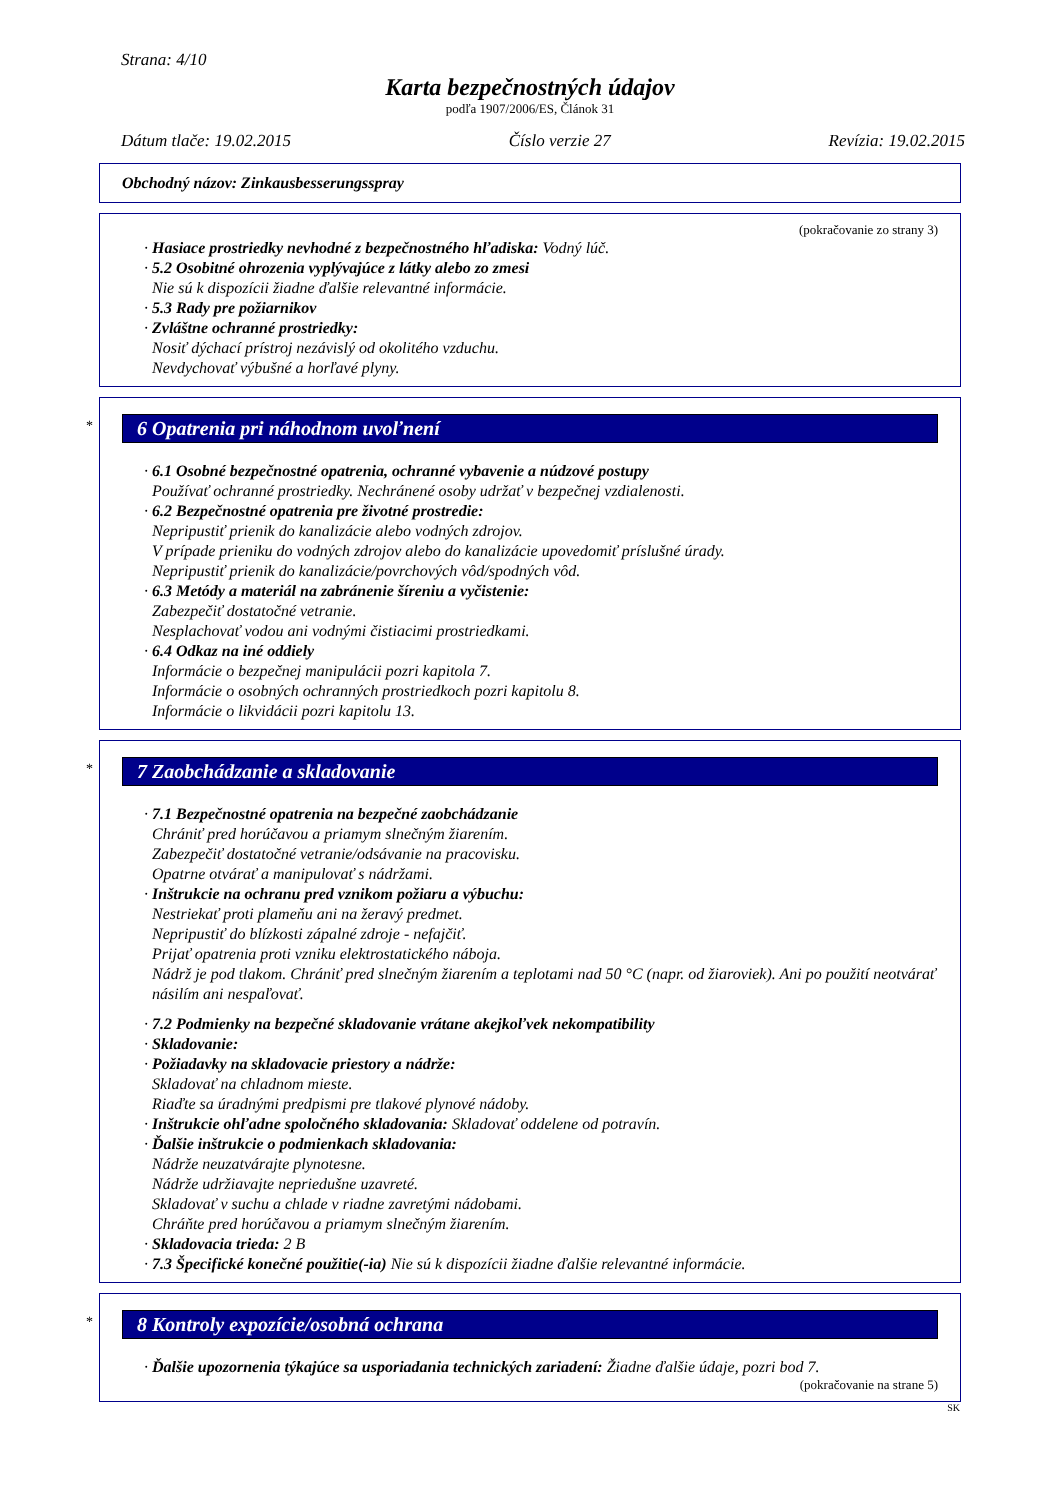Strana: 4/10
Karta bezpečnostných údajov
podľa 1907/2006/ES, Článok 31
Dátum tlače: 19.02.2015 Číslo verzie 27 Revízia: 19.02.2015
Obchodný názov: Zinkausbesserungsspray
(pokračovanie zo strany 3)
· Hasiace prostriedky nevhodné z bezpečnostného hľadiska: Vodný lúč.
· 5.2 Osobitné ohrozenia vyplývajúce z látky alebo zo zmesi
Nie sú k dispozícii žiadne ďalšie relevantné informácie.
· 5.3 Rady pre požiarnikov
· Zvláštne ochranné prostriedky:
Nosiť dýchací prístroj nezávislý od okolitého vzduchu.
Nevdychovať výbušné a horľavé plyny.
*
6 Opatrenia pri náhodnom uvoľnení
· 6.1 Osobné bezpečnostné opatrenia, ochranné vybavenie a núdzové postupy
Používať ochranné prostriedky. Nechránené osoby udržať v bezpečnej vzdialenosti.
· 6.2 Bezpečnostné opatrenia pre životné prostredie:
Nepripustiť prienik do kanalizácie alebo vodných zdrojov.
V prípade prieniku do vodných zdrojov alebo do kanalizácie upovedomiť príslušné úrady.
Nepripustiť prienik do kanalizácie/povrchových vôd/spodných vôd.
· 6.3 Metódy a materiál na zabránenie šíreniu a vyčistenie:
Zabezpečiť dostatočné vetranie.
Nesplachovať vodou ani vodnými čistiacimi prostriedkami.
· 6.4 Odkaz na iné oddiely
Informácie o bezpečnej manipulácii pozri kapitola 7.
Informácie o osobných ochranných prostriedkoch pozri kapitolu 8.
Informácie o likvidácii pozri kapitolu 13.
*
7 Zaobchádzanie a skladovanie
· 7.1 Bezpečnostné opatrenia na bezpečné zaobchádzanie
Chrániť pred horúčavou a priamym slnečným žiarením.
Zabezpečiť dostatočné vetranie/odsávanie na pracovisku.
Opatrne otvárať a manipulovať s nádržami.
· Inštrukcie na ochranu pred vznikom požiaru a výbuchu:
Nestriekať proti plameňu ani na žeravý predmet.
Nepripustiť do blízkosti zápalné zdroje - nefajčiť.
Prijať opatrenia proti vzniku elektrostatického náboja.
Nádrž je pod tlakom. Chrániť pred slnečným žiarením a teplotami nad 50 °C (napr. od žiaroviek). Ani po použití neotvárať násilím ani nespaľovať.
· 7.2 Podmienky na bezpečné skladovanie vrátane akejkoľvek nekompatibility
· Skladovanie:
· Požiadavky na skladovacie priestory a nádrže:
Skladovať na chladnom mieste.
Riaďte sa úradnými predpismi pre tlakové plynové nádoby.
· Inštrukcie ohľadne spoločného skladovania: Skladovať oddelene od potravín.
· Ďalšie inštrukcie o podmienkach skladovania:
Nádrže neuzatvárajte plynotesne.
Nádrže udržiavajte nepriedušne uzavreté.
Skladovať v suchu a chlade v riadne zavretými nádobami.
Chráňte pred horúčavou a priamym slnečným žiarením.
· Skladovacia trieda: 2 B
· 7.3 Špecifické konečné použitie(-ia) Nie sú k dispozícii žiadne ďalšie relevantné informácie.
*
8 Kontroly expozície/osobná ochrana
· Ďalšie upozornenia týkajúce sa usporiadania technických zariadení: Žiadne ďalšie údaje, pozri bod 7.
(pokračovanie na strane 5)
SK